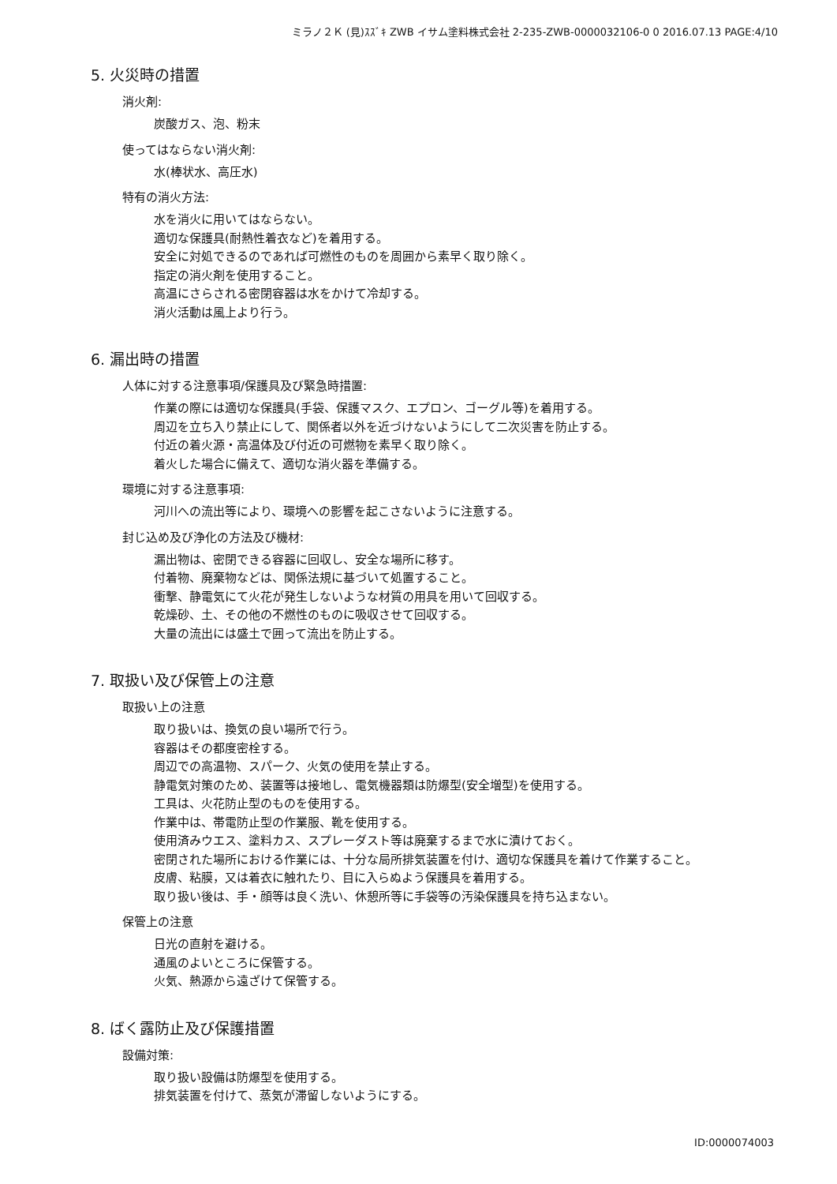ミラノ２Ｋ (見)ｽｽﾞｷ ZWB イサム塗料株式会社 2-235-ZWB-0000032106-0 0 2016.07.13 PAGE:4/10
5. 火災時の措置
消火剤:
炭酸ガス、泡、粉末
使ってはならない消火剤:
水(棒状水、高圧水)
特有の消火方法:
水を消火に用いてはならない。
適切な保護具(耐熱性着衣など)を着用する。
安全に対処できるのであれば可燃性のものを周囲から素早く取り除く。
指定の消火剤を使用すること。
高温にさらされる密閉容器は水をかけて冷却する。
消火活動は風上より行う。
6. 漏出時の措置
人体に対する注意事項/保護具及び緊急時措置:
作業の際には適切な保護具(手袋、保護マスク、エプロン、ゴーグル等)を着用する。
周辺を立ち入り禁止にして、関係者以外を近づけないようにして二次災害を防止する。
付近の着火源・高温体及び付近の可燃物を素早く取り除く。
着火した場合に備えて、適切な消火器を準備する。
環境に対する注意事項:
河川への流出等により、環境への影響を起こさないように注意する。
封じ込め及び浄化の方法及び機材:
漏出物は、密閉できる容器に回収し、安全な場所に移す。
付着物、廃棄物などは、関係法規に基づいて処置すること。
衝撃、静電気にて火花が発生しないような材質の用具を用いて回収する。
乾燥砂、土、その他の不燃性のものに吸収させて回収する。
大量の流出には盛土で囲って流出を防止する。
7. 取扱い及び保管上の注意
取扱い上の注意
取り扱いは、換気の良い場所で行う。
容器はその都度密栓する。
周辺での高温物、スパーク、火気の使用を禁止する。
静電気対策のため、装置等は接地し、電気機器類は防爆型(安全増型)を使用する。
工具は、火花防止型のものを使用する。
作業中は、帯電防止型の作業服、靴を使用する。
使用済みウエス、塗料カス、スプレーダスト等は廃棄するまで水に漬けておく。
密閉された場所における作業には、十分な局所排気装置を付け、適切な保護具を着けて作業すること。
皮膚、粘膜，又は着衣に触れたり、目に入らぬよう保護具を着用する。
取り扱い後は、手・顔等は良く洗い、休憩所等に手袋等の汚染保護具を持ち込まない。
保管上の注意
日光の直射を避ける。
通風のよいところに保管する。
火気、熱源から遠ざけて保管する。
8. ばく露防止及び保護措置
設備対策:
取り扱い設備は防爆型を使用する。
排気装置を付けて、蒸気が滞留しないようにする。
ID:0000074003